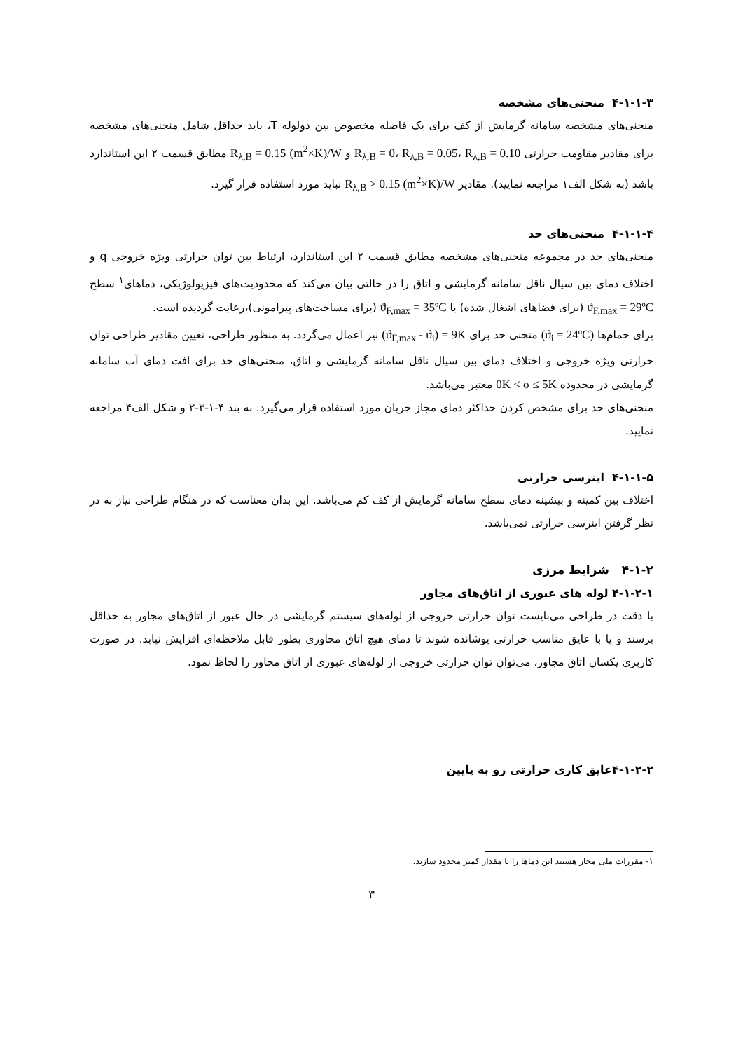۴-۱-۱-۳ منحنی‌های مشخصه
منحنی‌های مشخصه سامانه گرمایش از کف برای یک فاصله مخصوص بین دولوله T، باید حداقل شامل منحنی‌های مشخصه برای مقادیر مقاومت حرارتی R<sub>λ,B</sub> = 0، R<sub>λ,B</sub> = 0.05، R<sub>λ,B</sub> = 0.10 و R<sub>λ,B</sub> = 0.15 (m<sup>2</sup>×K)/W مطابق قسمت ۲ این استاندارد باشد (به شکل الف۱ مراجعه نمایید). مقادیر R<sub>λ,B</sub> > 0.15 (m<sup>2</sup>×K)/W نباید مورد استفاده قرار گیرد.
۴-۱-۱-۴ منحنی‌های حد
منحنی‌های حد در مجموعه منحنی‌های مشخصه مطابق قسمت ۲ این استاندارد، ارتباط بین توان حرارتی ویژه خروجی q و اختلاف دمای بین سیال ناقل سامانه گرمایشی و اتاق را در حالتی بیان می‌کند که محدودیت‌های فیزیولوژیکی، دماهای<sup>۱</sup> سطح ϑ<sub>F,max</sub> = 29ºC (برای فضاهای اشغال شده) یا ϑ<sub>F,max</sub> = 35ºC (برای مساحت‌های پیرامونی)،رعایت گردیده است.
برای حمام‌ها (ϑ<sub>i</sub> = 24ºC) منحنی حد برای (ϑ<sub>F,max</sub> - ϑ<sub>i</sub>) = 9K نیز اعمال می‌گردد. به منظور طراحی، تعیین مقادیر طراحی توان حرارتی ویژه خروجی و اختلاف دمای بین سیال ناقل سامانه گرمایشی و اتاق، منحنی‌های حد برای افت دمای آب سامانه گرمایشی در محدوده 0K < σ ≤ 5K معتبر می‌باشد.
منحنی‌های حد برای مشخص کردن حداکثر دمای مجاز جریان مورد استفاده قرار می‌گیرد. به بند ۴-۱-۳-۲ و شکل الف۴ مراجعه نمایید.
۴-۱-۱-۵ اینرسی حرارتی
اختلاف بین کمینه و بیشینه دمای سطح سامانه گرمایش از کف کم می‌باشد. این بدان معناست که در هنگام طراحی نیاز به در نظر گرفتن اینرسی حرارتی نمی‌باشد.
۴-۱-۲ شرایط مرزی
۴-۱-۲-۱ لوله های عبوری از اتاق‌های مجاور
با دقت در طراحی می‌بایست توان حرارتی خروجی از لوله‌های سیستم گرمایشی در حال عبور از اتاق‌های مجاور به حداقل برسند و یا با عایق مناسب حرارتی پوشانده شوند تا دمای هیچ اتاق مجاوری بطور قابل ملاحظه‌ای افزایش نیابد. در صورت کاربری یکسان اتاق مجاور، می‌توان توان حرارتی خروجی از لوله‌های عبوری از اتاق مجاور را لحاظ نمود.
۴-۱-۲-۲عایق کاری حرارتی رو به پایین
۱- مقررات ملی مجاز هستند این دماها را تا مقدار کمتر محدود سازند.
۳